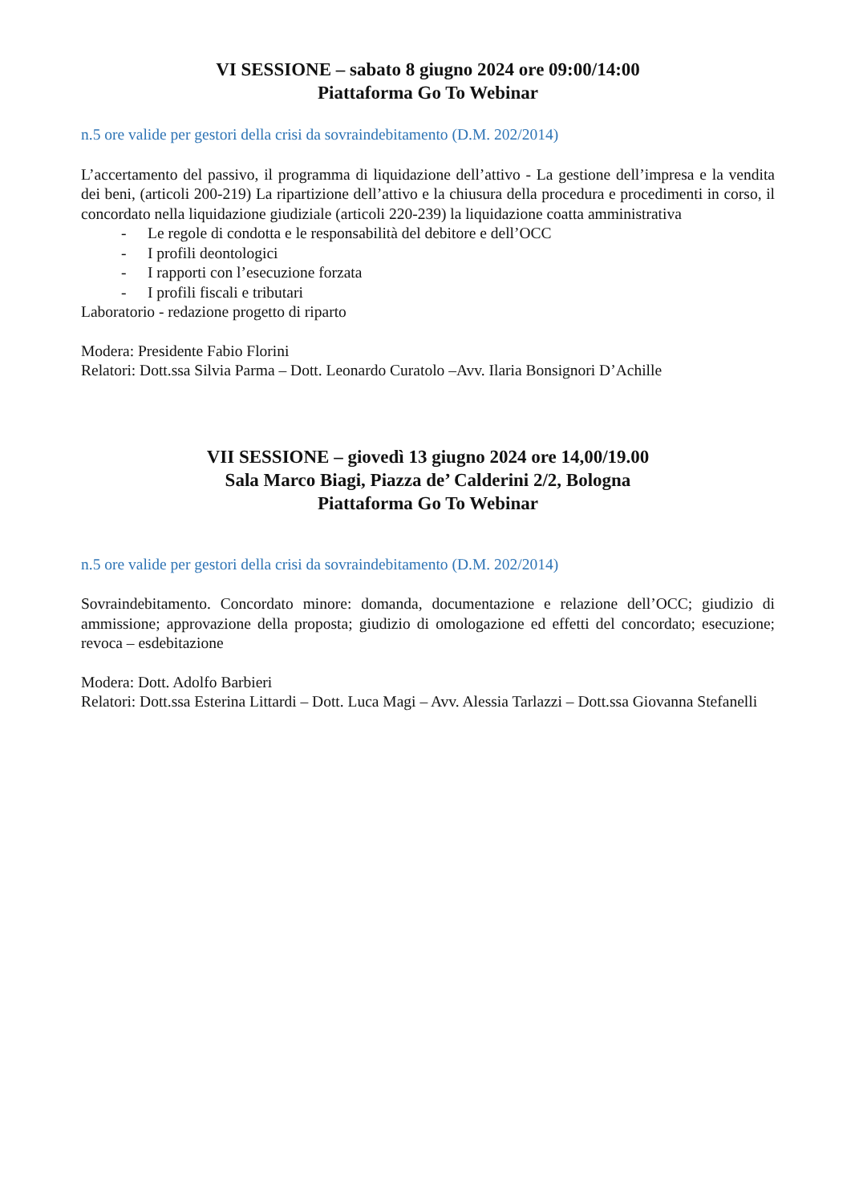VI SESSIONE – sabato 8 giugno 2024 ore 09:00/14:00
Piattaforma Go To Webinar
n.5 ore valide per gestori della crisi da sovraindebitamento (D.M. 202/2014)
L’accertamento del passivo, il programma di liquidazione dell’attivo - La gestione dell’impresa e la vendita dei beni, (articoli 200-219) La ripartizione dell’attivo e la chiusura della procedura e procedimenti in corso, il concordato nella liquidazione giudiziale (articoli 220-239) la liquidazione coatta amministrativa
- Le regole di condotta e le responsabilità del debitore e dell’OCC
- I profili deontologici
- I rapporti con l’esecuzione forzata
- I profili fiscali e tributari
Laboratorio - redazione progetto di riparto
Modera: Presidente Fabio Florini
Relatori: Dott.ssa Silvia Parma – Dott. Leonardo Curatolo –Avv. Ilaria Bonsignori D’Achille
VII SESSIONE – giovedì 13 giugno 2024 ore 14,00/19.00
Sala Marco Biagi, Piazza de’ Calderini 2/2, Bologna
Piattaforma Go To Webinar
n.5 ore valide per gestori della crisi da sovraindebitamento (D.M. 202/2014)
Sovraindebitamento. Concordato minore: domanda, documentazione e relazione dell’OCC; giudizio di ammissione; approvazione della proposta; giudizio di omologazione ed effetti del concordato; esecuzione; revoca – esdebitazione
Modera: Dott. Adolfo Barbieri
Relatori: Dott.ssa Esterina Littardi – Dott. Luca Magi – Avv. Alessia Tarlazzi – Dott.ssa Giovanna Stefanelli